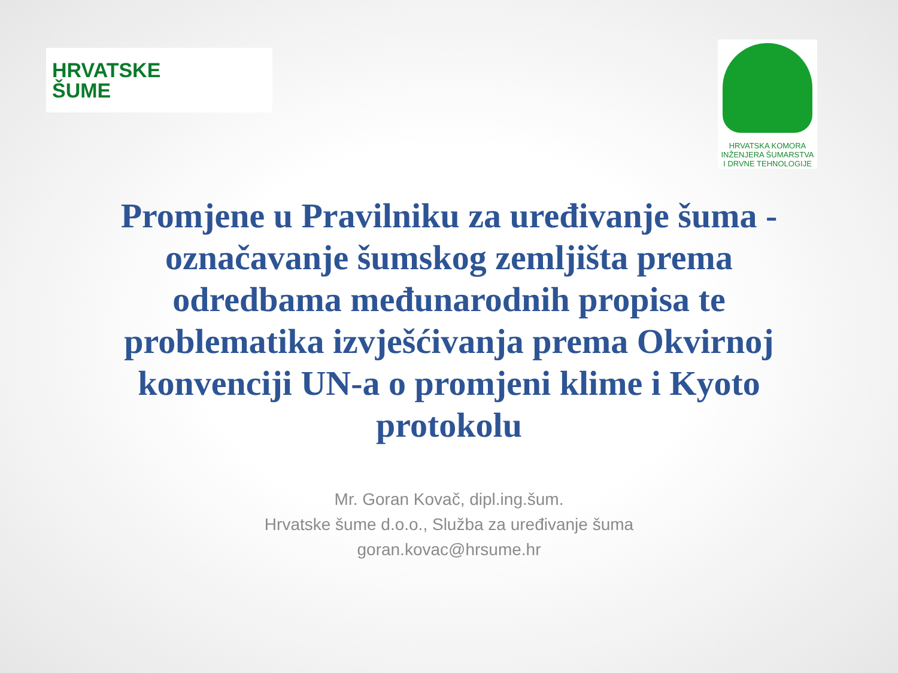HRVATSKE
ŠUME
HRVATSKA KOMORA
INŽENJERA ŠUMARSTVA
I DRVNE TEHNOLOGIJE
Promjene u Pravilniku za uređivanje šuma - označavanje šumskog zemljišta prema odredbama međunarodnih propisa te problematika izvješćivanja prema Okvirnoj konvenciji UN-a o promjeni klime i Kyoto protokolu
Mr. Goran Kovač, dipl.ing.šum.
Hrvatske šume d.o.o., Služba za uređivanje šuma
goran.kovac@hrsume.hr